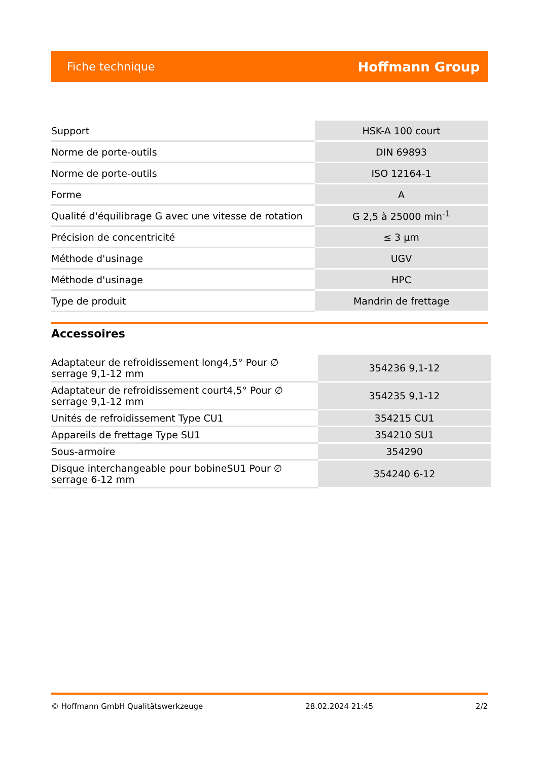Fiche technique Hoffmann Group
| Support | HSK-A 100 court |
| Norme de porte-outils | DIN 69893 |
| Norme de porte-outils | ISO 12164-1 |
| Forme | A |
| Qualité d'équilibrage G avec une vitesse de rotation | G 2,5 à 25000 min<sup>-1</sup> |
| Précision de concentricité | ≤ 3 µm |
| Méthode d'usinage | UGV |
| Méthode d'usinage | HPC |
| Type de produit | Mandrin de frettage |
Accessoires
| Adaptateur de refroidissement long4,5° Pour ∅ serrage 9,1-12 mm | 354236 9,1-12 |
| Adaptateur de refroidissement court4,5° Pour ∅ serrage 9,1-12 mm | 354235 9,1-12 |
| Unités de refroidissement Type CU1 | 354215 CU1 |
| Appareils de frettage Type SU1 | 354210 SU1 |
| Sous-armoire | 354290 |
| Disque interchangeable pour bobineSU1 Pour ∅ serrage 6-12 mm | 354240 6-12 |
© Hoffmann GmbH Qualitätswerkzeuge 28.02.2024 21:45 2/2